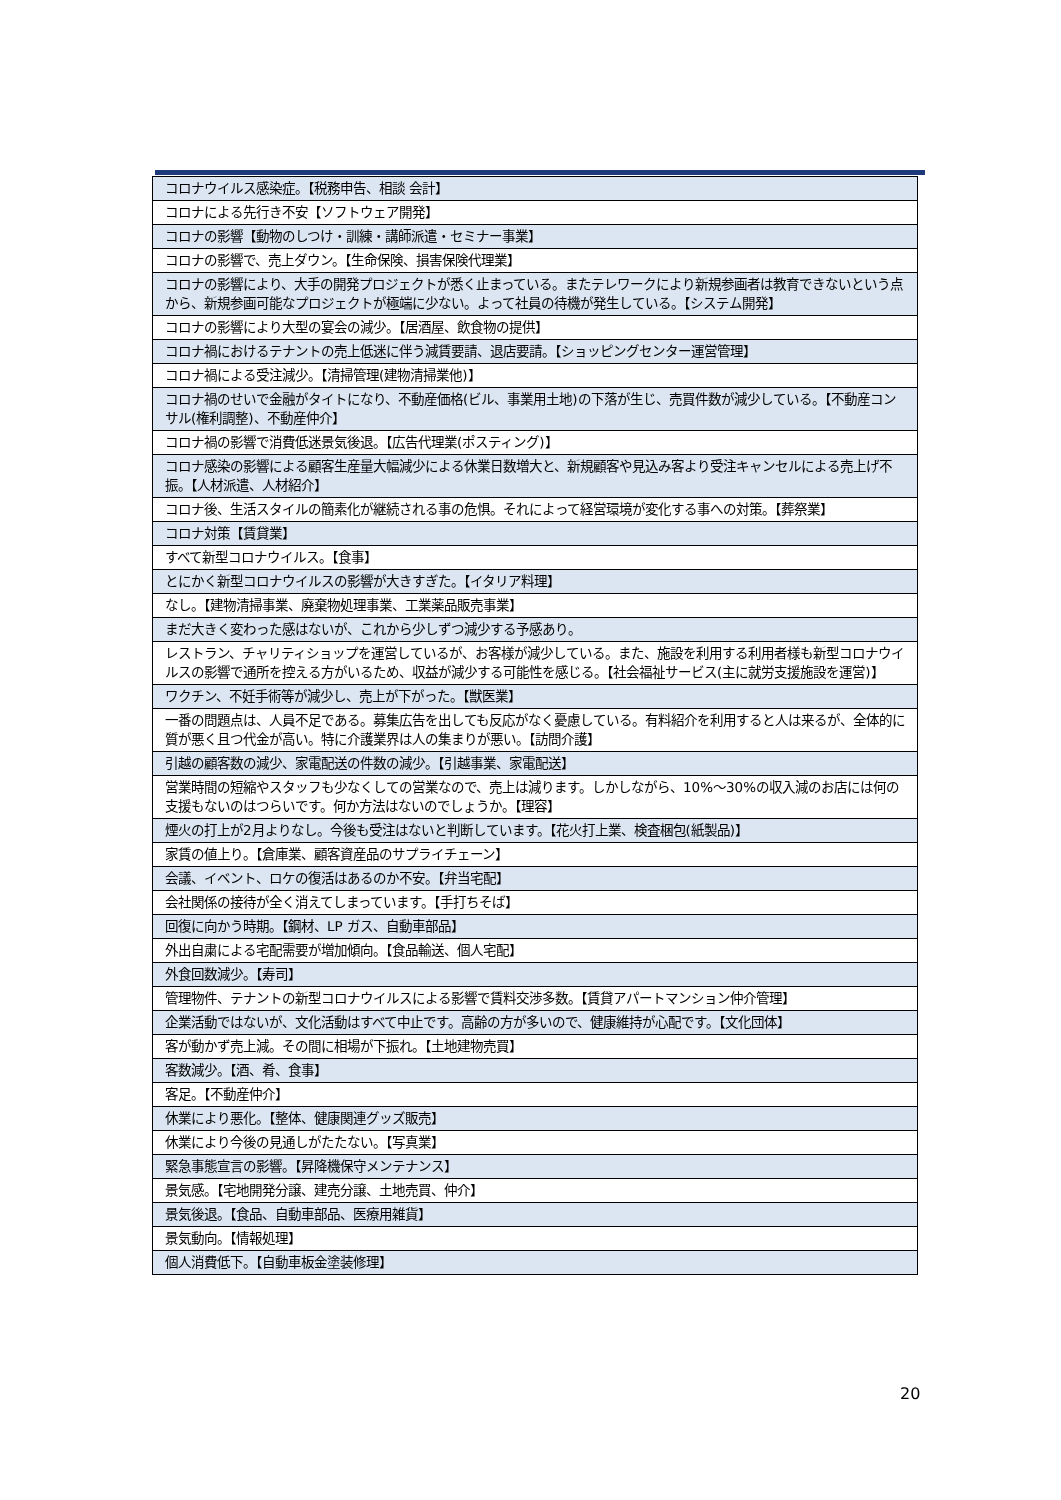| コロナウイルス感染症。【税務申告、相談 会計】 |
| コロナによる先行き不安【ソフトウェア開発】 |
| コロナの影響【動物のしつけ・訓練・講師派遣・セミナー事業】 |
| コロナの影響で、売上ダウン。【生命保険、損害保険代理業】 |
| コロナの影響により、大手の開発プロジェクトが悉く止まっている。またテレワークにより新規参画者は教育できないという点から、新規参画可能なプロジェクトが極端に少ない。よって社員の待機が発生している。【システム開発】 |
| コロナの影響により大型の宴会の減少。【居酒屋、飲食物の提供】 |
| コロナ禍におけるテナントの売上低迷に伴う減賃要請、退店要請。【ショッピングセンター運営管理】 |
| コロナ禍による受注減少。【清掃管理(建物清掃業他)】 |
| コロナ禍のせいで金融がタイトになり、不動産価格(ビル、事業用土地)の下落が生じ、売買件数が減少している。【不動産コンサル(権利調整)、不動産仲介】 |
| コロナ禍の影響で消費低迷景気後退。【広告代理業(ポスティング)】 |
| コロナ感染の影響による顧客生産量大幅減少による休業日数増大と、新規顧客や見込み客より受注キャンセルによる売上げ不振。【人材派遣、人材紹介】 |
| コロナ後、生活スタイルの簡素化が継続される事の危惧。それによって経営環境が変化する事への対策。【葬祭業】 |
| コロナ対策【賃貸業】 |
| すべて新型コロナウイルス。【食事】 |
| とにかく新型コロナウイルスの影響が大きすぎた。【イタリア料理】 |
| なし。【建物清掃事業、廃棄物処理事業、工業薬品販売事業】 |
| まだ大きく変わった感はないが、これから少しずつ減少する予感あり。 |
| レストラン、チャリティショップを運営しているが、お客様が減少している。また、施設を利用する利用者様も新型コロナウイルスの影響で通所を控える方がいるため、収益が減少する可能性を感じる。【社会福祉サービス(主に就労支援施設を運営)】 |
| ワクチン、不妊手術等が減少し、売上が下がった。【獣医業】 |
| 一番の問題点は、人員不足である。募集広告を出しても反応がなく憂慮している。有料紹介を利用すると人は来るが、全体的に質が悪く且つ代金が高い。特に介護業界は人の集まりが悪い。【訪問介護】 |
| 引越の顧客数の減少、家電配送の件数の減少。【引越事業、家電配送】 |
| 営業時間の短縮やスタッフも少なくしての営業なので、売上は減ります。しかしながら、10%～30%の収入減のお店には何の支援もないのはつらいです。何か方法はないのでしょうか。【理容】 |
| 煙火の打上が2月よりなし。今後も受注はないと判断しています。【花火打上業、検査梱包(紙製品)】 |
| 家賃の値上り。【倉庫業、顧客資産品のサプライチェーン】 |
| 会議、イベント、ロケの復活はあるのか不安。【弁当宅配】 |
| 会社関係の接待が全く消えてしまっています。【手打ちそば】 |
| 回復に向かう時期。【鋼材、LP ガス、自動車部品】 |
| 外出自粛による宅配需要が増加傾向。【食品輸送、個人宅配】 |
| 外食回数減少。【寿司】 |
| 管理物件、テナントの新型コロナウイルスによる影響で賃料交渉多数。【賃貸アパートマンション仲介管理】 |
| 企業活動ではないが、文化活動はすべて中止です。高齢の方が多いので、健康維持が心配です。【文化団体】 |
| 客が動かず売上減。その間に相場が下振れ。【土地建物売買】 |
| 客数減少。【酒、肴、食事】 |
| 客足。【不動産仲介】 |
| 休業により悪化。【整体、健康関連グッズ販売】 |
| 休業により今後の見通しがたたない。【写真業】 |
| 緊急事態宣言の影響。【昇降機保守メンテナンス】 |
| 景気感。【宅地開発分譲、建売分譲、土地売買、仲介】 |
| 景気後退。【食品、自動車部品、医療用雑貨】 |
| 景気動向。【情報処理】 |
| 個人消費低下。【自動車板金塗装修理】 |
20